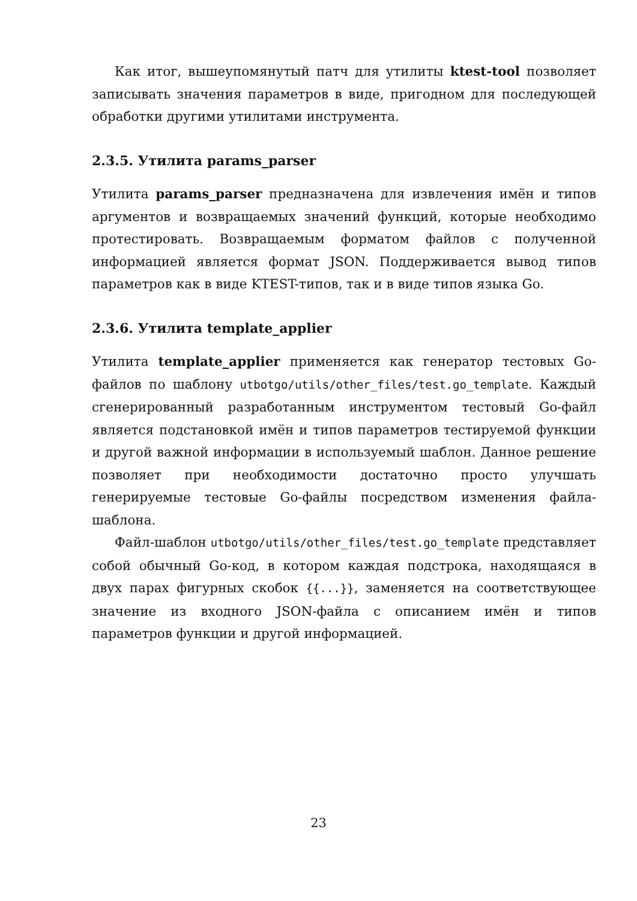Как итог, вышеупомянутый патч для утилиты ktest-tool позволяет записывать значения параметров в виде, пригодном для последующей обработки другими утилитами инструмента.
2.3.5. Утилита params_parser
Утилита params_parser предназначена для извлечения имён и типов аргументов и возвращаемых значений функций, которые необходимо протестировать. Возвращаемым форматом файлов с полученной информацией является формат JSON. Поддерживается вывод типов параметров как в виде KTEST-типов, так и в виде типов языка Go.
2.3.6. Утилита template_applier
Утилита template_applier применяется как генератор тестовых Go-файлов по шаблону utbotgo/utils/other_files/test.go_template. Каждый сгенерированный разработанным инструментом тестовый Go-файл является подстановкой имён и типов параметров тестируемой функции и другой важной информации в используемый шаблон. Данное решение позволяет при необходимости достаточно просто улучшать генерируемые тестовые Go-файлы посредством изменения файла-шаблона.
Файл-шаблон utbotgo/utils/other_files/test.go_template представляет собой обычный Go-код, в котором каждая подстрока, находящаяся в двух парах фигурных скобок {{...}}, заменяется на соответствующее значение из входного JSON-файла с описанием имён и типов параметров функции и другой информацией.
23